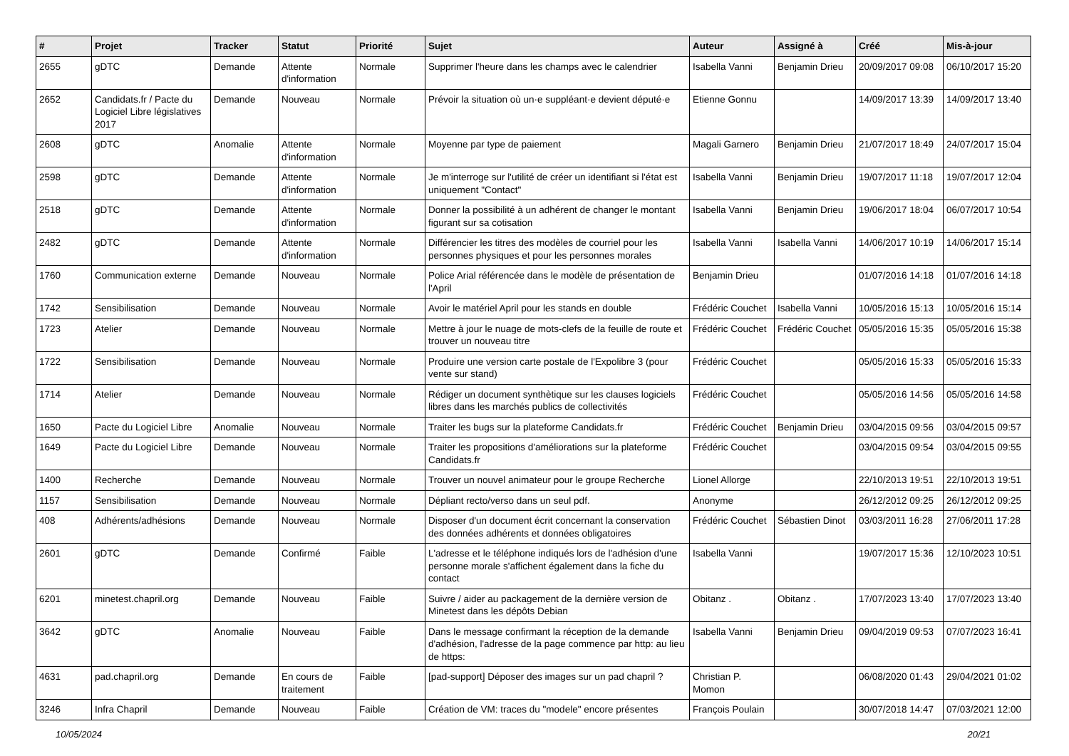| # | Projet | Tracker | Statut | Priorité | Sujet | Auteur | Assigné à | Créé | Mis-à-jour |
| --- | --- | --- | --- | --- | --- | --- | --- | --- | --- |
| 2655 | gDTC | Demande | Attente d'information | Normale | Supprimer l'heure dans les champs avec le calendrier | Isabella Vanni | Benjamin Drieu | 20/09/2017 09:08 | 06/10/2017 15:20 |
| 2652 | Candidats.fr / Pacte du Logiciel Libre législatives 2017 | Demande | Nouveau | Normale | Prévoir la situation où un·e suppléant·e devient député·e | Etienne Gonnu | | 14/09/2017 13:39 | 14/09/2017 13:40 |
| 2608 | gDTC | Anomalie | Attente d'information | Normale | Moyenne par type de paiement | Magali Garnero | Benjamin Drieu | 21/07/2017 18:49 | 24/07/2017 15:04 |
| 2598 | gDTC | Demande | Attente d'information | Normale | Je m'interroge sur l'utilité de créer un identifiant si l'état est uniquement "Contact" | Isabella Vanni | Benjamin Drieu | 19/07/2017 11:18 | 19/07/2017 12:04 |
| 2518 | gDTC | Demande | Attente d'information | Normale | Donner la possibilité à un adhérent de changer le montant figurant sur sa cotisation | Isabella Vanni | Benjamin Drieu | 19/06/2017 18:04 | 06/07/2017 10:54 |
| 2482 | gDTC | Demande | Attente d'information | Normale | Différencier les titres des modèles de courriel pour les personnes physiques et pour les personnes morales | Isabella Vanni | Isabella Vanni | 14/06/2017 10:19 | 14/06/2017 15:14 |
| 1760 | Communication externe | Demande | Nouveau | Normale | Police Arial référencée dans le modèle de présentation de l'April | Benjamin Drieu | | 01/07/2016 14:18 | 01/07/2016 14:18 |
| 1742 | Sensibilisation | Demande | Nouveau | Normale | Avoir le matériel April pour les stands en double | Frédéric Couchet | Isabella Vanni | 10/05/2016 15:13 | 10/05/2016 15:14 |
| 1723 | Atelier | Demande | Nouveau | Normale | Mettre à jour le nuage de mots-clefs de la feuille de route et trouver un nouveau titre | Frédéric Couchet | Frédéric Couchet | 05/05/2016 15:35 | 05/05/2016 15:38 |
| 1722 | Sensibilisation | Demande | Nouveau | Normale | Produire une version carte postale de l'Expolibre 3 (pour vente sur stand) | Frédéric Couchet | | 05/05/2016 15:33 | 05/05/2016 15:33 |
| 1714 | Atelier | Demande | Nouveau | Normale | Rédiger un document synthètique sur les clauses logiciels libres dans les marchés publics de collectivités | Frédéric Couchet | | 05/05/2016 14:56 | 05/05/2016 14:58 |
| 1650 | Pacte du Logiciel Libre | Anomalie | Nouveau | Normale | Traiter les bugs sur la plateforme Candidats.fr | Frédéric Couchet | Benjamin Drieu | 03/04/2015 09:56 | 03/04/2015 09:57 |
| 1649 | Pacte du Logiciel Libre | Demande | Nouveau | Normale | Traiter les propositions d'améliorations sur la plateforme Candidats.fr | Frédéric Couchet | | 03/04/2015 09:54 | 03/04/2015 09:55 |
| 1400 | Recherche | Demande | Nouveau | Normale | Trouver un nouvel animateur pour le groupe Recherche | Lionel Allorge | | 22/10/2013 19:51 | 22/10/2013 19:51 |
| 1157 | Sensibilisation | Demande | Nouveau | Normale | Dépliant recto/verso dans un seul pdf. | Anonyme | | 26/12/2012 09:25 | 26/12/2012 09:25 |
| 408 | Adhérents/adhésions | Demande | Nouveau | Normale | Disposer d'un document écrit concernant la conservation des données adhérents et données obligatoires | Frédéric Couchet | Sébastien Dinot | 03/03/2011 16:28 | 27/06/2011 17:28 |
| 2601 | gDTC | Demande | Confirmé | Faible | L'adresse et le téléphone indiqués lors de l'adhésion d'une personne morale s'affichent également dans la fiche du contact | Isabella Vanni | | 19/07/2017 15:36 | 12/10/2023 10:51 |
| 6201 | minetest.chapril.org | Demande | Nouveau | Faible | Suivre / aider au packagement de la dernière version de Minetest dans les dépôts Debian | Obitanz . | Obitanz . | 17/07/2023 13:40 | 17/07/2023 13:40 |
| 3642 | gDTC | Anomalie | Nouveau | Faible | Dans le message confirmant la réception de la demande d'adhésion, l'adresse de la page commence par http: au lieu de https: | Isabella Vanni | Benjamin Drieu | 09/04/2019 09:53 | 07/07/2023 16:41 |
| 4631 | pad.chapril.org | Demande | En cours de traitement | Faible | [pad-support] Déposer des images sur un pad chapril ? | Christian P. Momon | | 06/08/2020 01:43 | 29/04/2021 01:02 |
| 3246 | Infra Chapril | Demande | Nouveau | Faible | Création de VM: traces du "modele" encore présentes | François Poulain | | 30/07/2018 14:47 | 07/03/2021 12:00 |
10/05/2024 20/21